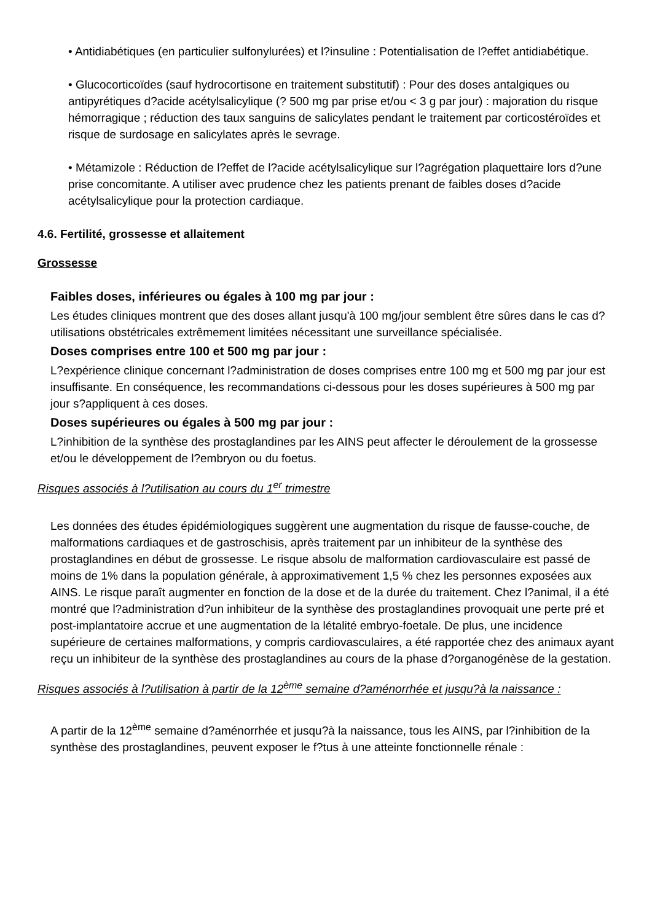• Antidiabétiques (en particulier sulfonylurées) et l?insuline : Potentialisation de l?effet antidiabétique.
• Glucocorticoïdes (sauf hydrocortisone en traitement substitutif) : Pour des doses antalgiques ou antipyrétiques d?acide acétylsalicylique (? 500 mg par prise et/ou < 3 g par jour) : majoration du risque hémorragique ; réduction des taux sanguins de salicylates pendant le traitement par corticostéroïdes et risque de surdosage en salicylates après le sevrage.
• Métamizole : Réduction de l?effet de l?acide acétylsalicylique sur l?agrégation plaquettaire lors d?une prise concomitante. A utiliser avec prudence chez les patients prenant de faibles doses d?acide acétylsalicylique pour la protection cardiaque.
4.6. Fertilité, grossesse et allaitement
Grossesse
Faibles doses, inférieures ou égales à 100 mg par jour :
Les études cliniques montrent que des doses allant jusqu'à 100 mg/jour semblent être sûres dans le cas d?utilisations obstétricales extrêmement limitées nécessitant une surveillance spécialisée.
Doses comprises entre 100 et 500 mg par jour :
L?expérience clinique concernant l?administration de doses comprises entre 100 mg et 500 mg par jour est insuffisante. En conséquence, les recommandations ci-dessous pour les doses supérieures à 500 mg par jour s?appliquent à ces doses.
Doses supérieures ou égales à 500 mg par jour :
L?inhibition de la synthèse des prostaglandines par les AINS peut affecter le déroulement de la grossesse et/ou le développement de l?embryon ou du foetus.
Risques associés à l?utilisation au cours du 1<sup>er</sup> trimestre
Les données des études épidémiologiques suggèrent une augmentation du risque de fausse-couche, de malformations cardiaques et de gastroschisis, après traitement par un inhibiteur de la synthèse des prostaglandines en début de grossesse. Le risque absolu de malformation cardiovasculaire est passé de moins de 1% dans la population générale, à approximativement 1,5 % chez les personnes exposées aux AINS. Le risque paraît augmenter en fonction de la dose et de la durée du traitement. Chez l?animal, il a été montré que l?administration d?un inhibiteur de la synthèse des prostaglandines provoquait une perte pré et post-implantatoire accrue et une augmentation de la létalité embryo-foetale. De plus, une incidence supérieure de certaines malformations, y compris cardiovasculaires, a été rapportée chez des animaux ayant reçu un inhibiteur de la synthèse des prostaglandines au cours de la phase d?organogénèse de la gestation.
Risques associés à l?utilisation à partir de la 12<sup>ème</sup> semaine d?aménorrhée et jusqu?à la naissance :
A partir de la 12<sup>ème</sup> semaine d?aménorrhée et jusqu?à la naissance, tous les AINS, par l?inhibition de la synthèse des prostaglandines, peuvent exposer le f?tus à une atteinte fonctionnelle rénale :